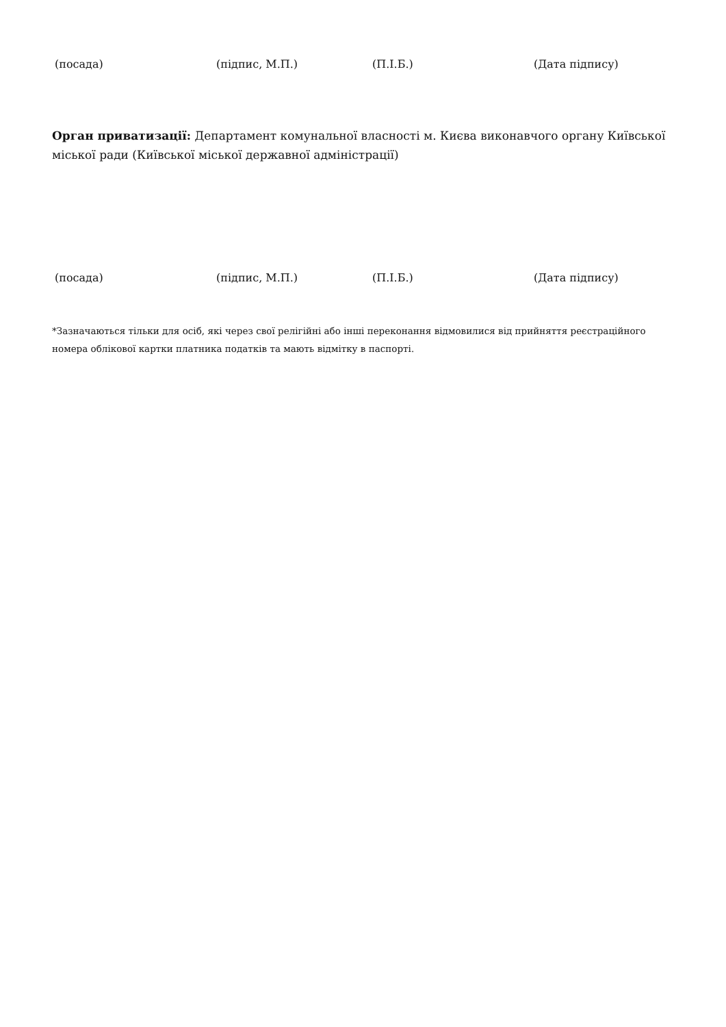(посада) (підпис, М.П.) (П.І.Б.) (Дата підпису)
Орган приватизації: Департамент комунальної власності м. Києва виконавчого органу Київської міської ради (Київської міської державної адміністрації)
(посада) (підпис, М.П.) (П.І.Б.) (Дата підпису)
*Зазначаються тільки для осіб, які через свої релігійні або інші переконання відмовилися від прийняття реєстраційного номера облікової картки платника податків та мають відмітку в паспорті.